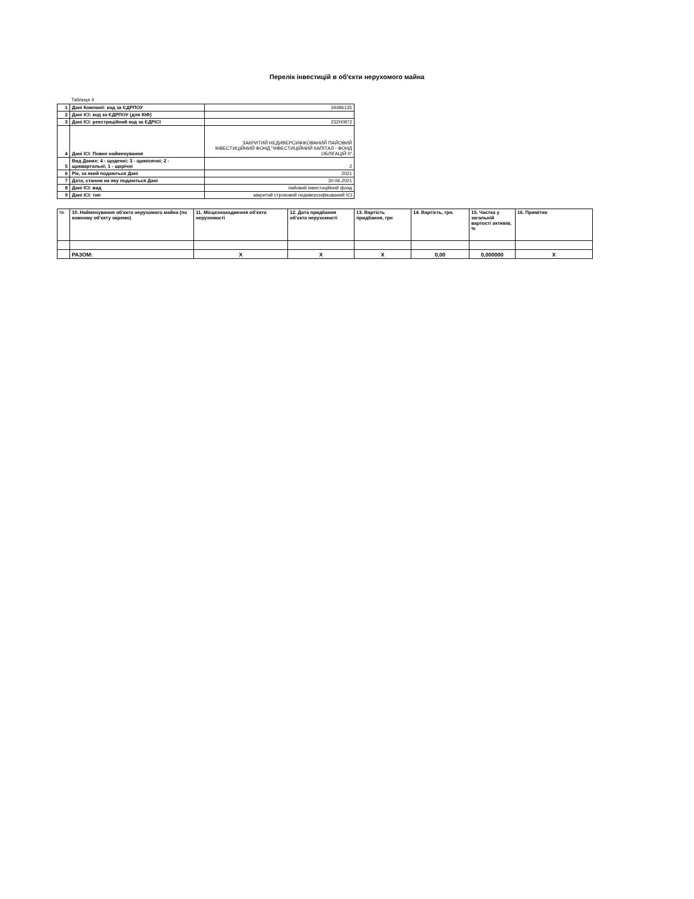Перелік інвестицій в об'єкти нерухомого майна
Таблиця 4
| 1 | Дані Компанії: код за ЄДРПОУ | 34486135 |
| 2 | Дані ІСІ: код за ЄДРПОУ (для КІФ) | |
| 3 | Дані ІСІ: реєстраційний код за ЄДРІСІ | 23200872 |
| 4 | Дані ІСІ: Повне найменування | ЗАКРИТИЙ НЕДИВЕРСИФІКОВАНИЙ ПАЙОВИЙ ІНВЕСТИЦІЙНИЙ ФОНД "ІНВЕСТИЦІЙНИЙ КАПІТАЛ - ФОНД ОБЛІГАЦІЙ ІІ" |
| 5 | Вид Даних: 4 - щоденні; 3 - щомісячні; 2 - щоквартальні; 1 - щорічні | 2 |
| 6 | Рік, за який подаються Дані | 2021 |
| 7 | Дата, станом на яку подаються Дані | 30.06.2021 |
| 8 | Дані ІСІ: вид | пайовий інвестиційний фонд |
| 9 | Дані ІСІ: тип | закритий строковий недиверсифікований ІСІ |
| № | 10. Найменування об'єкта нерухомого майна (по кожному об'єкту окремо) | 11. Місцезнаходження об'єкта нерухомості | 12. Дата придбання об'єкта нерухомості | 13. Вартість придбання, грн | 14. Вартість, грн. | 15. Частка у загальній вартості активів, % | 16. Примітки |
| --- | --- | --- | --- | --- | --- | --- | --- |
| | РАЗОМ: | Х | Х | Х | 0,00 | 0,000000 | Х |